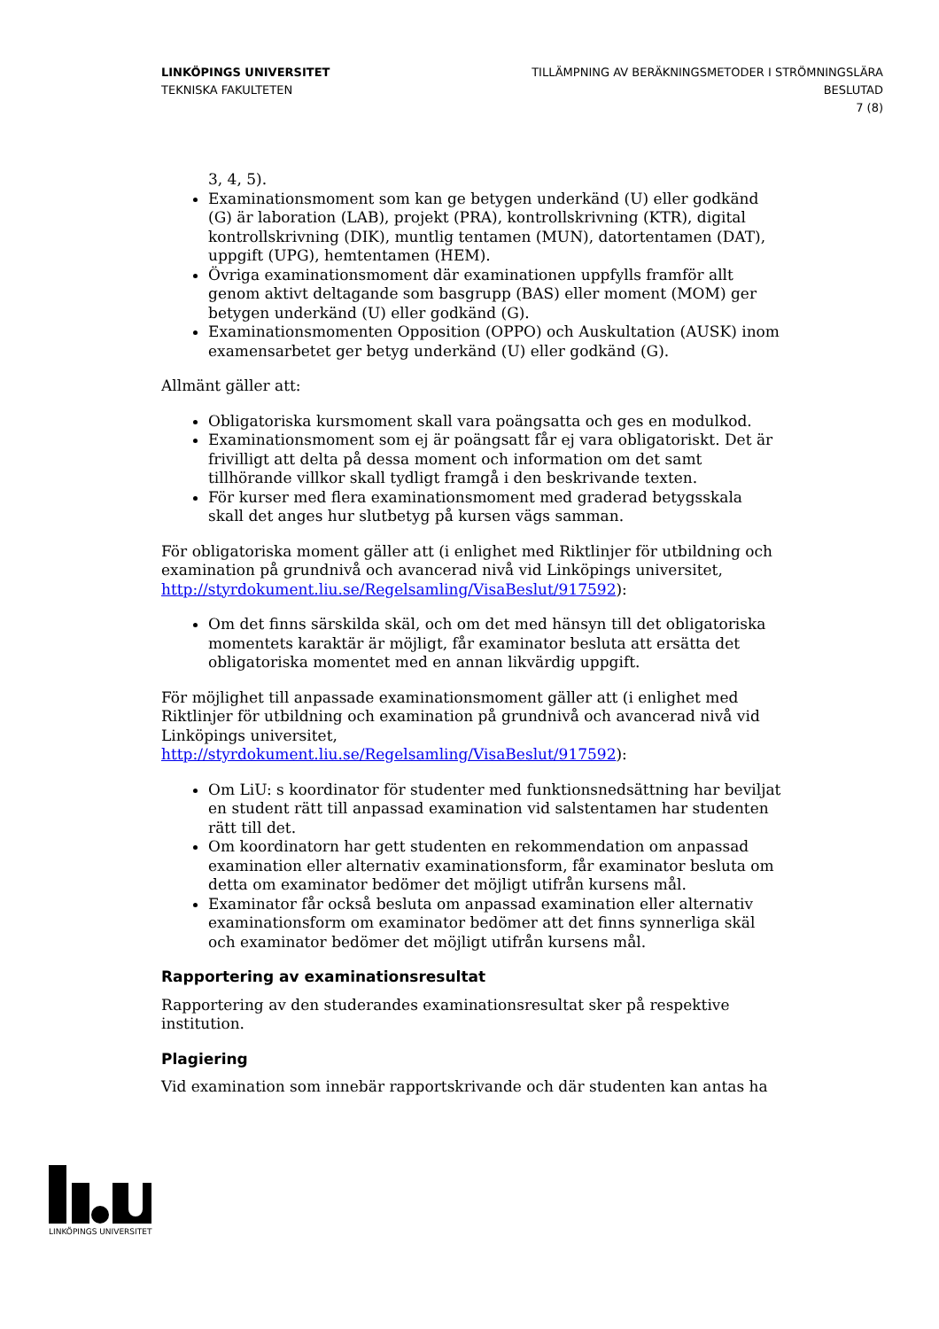LINKÖPINGS UNIVERSITET
TEKNISKA FAKULTETEN
TILLÄMPNING AV BERÄKNINGSMETODER I STRÖMNINGSLÄRA
BESLUTAD
7 (8)
3, 4, 5).
Examinationsmoment som kan ge betygen underkänd (U) eller godkänd (G) är laboration (LAB), projekt (PRA), kontrollskrivning (KTR), digital kontrollskrivning (DIK), muntlig tentamen (MUN), datortentamen (DAT), uppgift (UPG), hemtentamen (HEM).
Övriga examinationsmoment där examinationen uppfylls framför allt genom aktivt deltagande som basgrupp (BAS) eller moment (MOM) ger betygen underkänd (U) eller godkänd (G).
Examinationsmomenten Opposition (OPPO) och Auskultation (AUSK) inom examensarbetet ger betyg underkänd (U) eller godkänd (G).
Allmänt gäller att:
Obligatoriska kursmoment skall vara poängsatta och ges en modulkod.
Examinationsmoment som ej är poängsatt får ej vara obligatoriskt. Det är frivilligt att delta på dessa moment och information om det samt tillhörande villkor skall tydligt framgå i den beskrivande texten.
För kurser med flera examinationsmoment med graderad betygsskala skall det anges hur slutbetyg på kursen vägs samman.
För obligatoriska moment gäller att (i enlighet med Riktlinjer för utbildning och examination på grundnivå och avancerad nivå vid Linköpings universitet, http://styrdokument.liu.se/Regelsamling/VisaBeslut/917592):
Om det finns särskilda skäl, och om det med hänsyn till det obligatoriska momentets karaktär är möjligt, får examinator besluta att ersätta det obligatoriska momentet med en annan likvärdig uppgift.
För möjlighet till anpassade examinationsmoment gäller att (i enlighet med Riktlinjer för utbildning och examination på grundnivå och avancerad nivå vid Linköpings universitet,
http://styrdokument.liu.se/Regelsamling/VisaBeslut/917592):
Om LiU: s koordinator för studenter med funktionsnedsättning har beviljat en student rätt till anpassad examination vid salstentamen har studenten rätt till det.
Om koordinatorn har gett studenten en rekommendation om anpassad examination eller alternativ examinationsform, får examinator besluta om detta om examinator bedömer det möjligt utifrån kursens mål.
Examinator får också besluta om anpassad examination eller alternativ examinationsform om examinator bedömer att det finns synnerliga skäl och examinator bedömer det möjligt utifrån kursens mål.
Rapportering av examinationsresultat
Rapportering av den studerandes examinationsresultat sker på respektive institution.
Plagiering
Vid examination som innebär rapportskrivande och där studenten kan antas ha
LINKÖPINGS UNIVERSITET